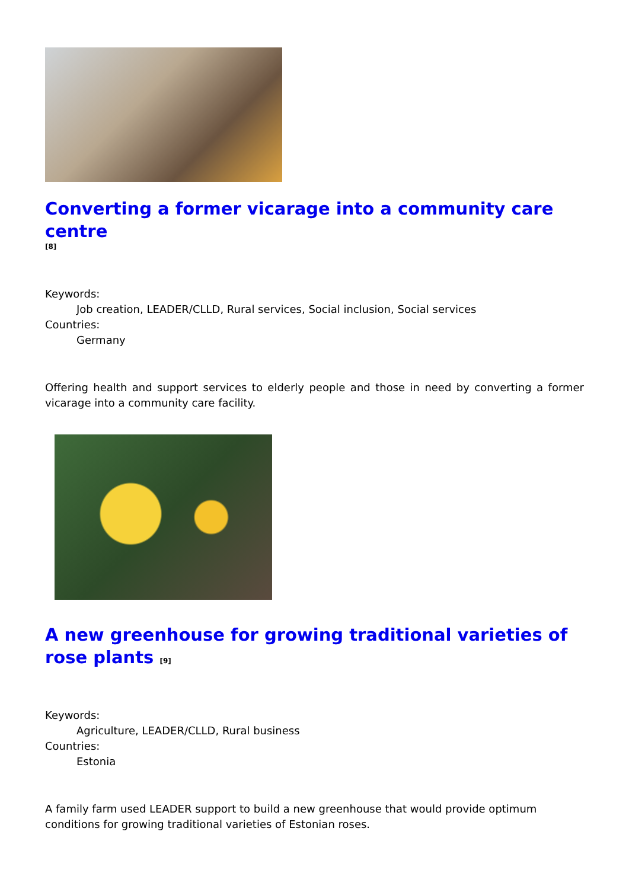Converting a former vicarage into a community care centre
[8]
Keywords:
Job creation, LEADER/CLLD, Rural services, Social inclusion, Social services
Countries:
Germany
Offering health and support services to elderly people and those in need by converting a former vicarage into a community care facility.
A new greenhouse for growing traditional varieties of rose plants [9]
Keywords:
Agriculture, LEADER/CLLD, Rural business
Countries:
Estonia
A family farm used LEADER support to build a new greenhouse that would provide optimum conditions for growing traditional varieties of Estonian roses.